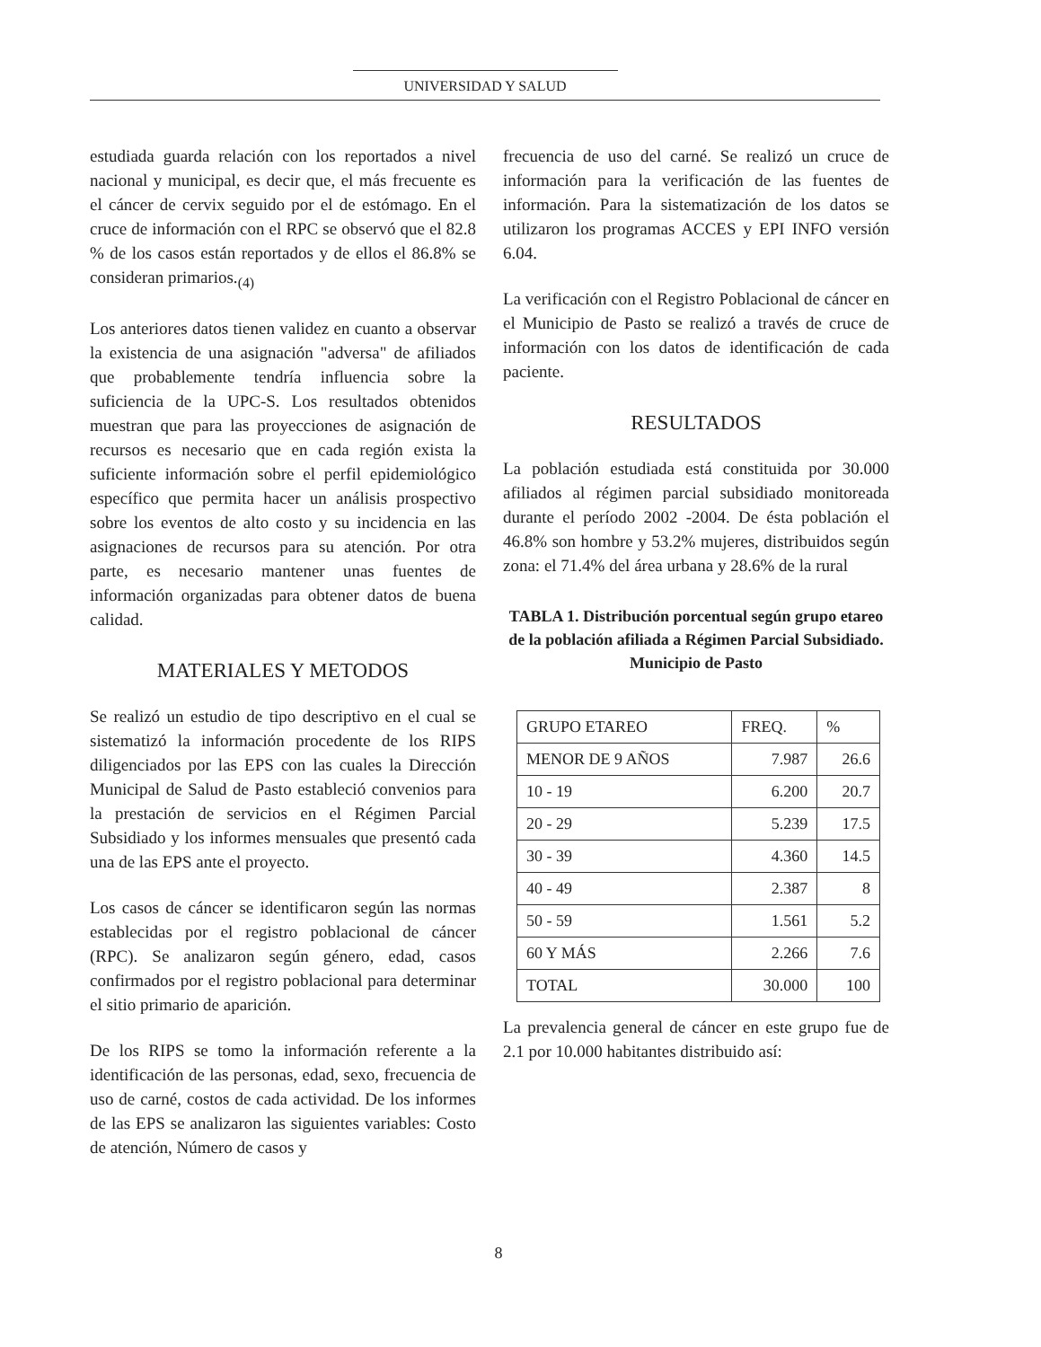UNIVERSIDAD Y SALUD
estudiada guarda relación con los reportados a nivel nacional y municipal, es decir que, el más frecuente es el cáncer de cervix seguido por el de estómago. En el cruce de información con el RPC se observó que el 82.8 % de los casos están reportados y de ellos el 86.8% se consideran primarios.<sub>(4)</sub>
Los anteriores datos tienen validez en cuanto a observar la existencia de una asignación "adversa" de afiliados que probablemente tendría influencia sobre la suficiencia de la UPC-S. Los resultados obtenidos muestran que para las proyecciones de asignación de recursos es necesario que en cada región exista la suficiente información sobre el perfil epidemiológico específico que permita hacer un análisis prospectivo sobre los eventos de alto costo y su incidencia en las asignaciones de recursos para su atención. Por otra parte, es necesario mantener unas fuentes de información organizadas para obtener datos de buena calidad.
MATERIALES Y METODOS
Se realizó un estudio de tipo descriptivo en el cual se sistematizó la información procedente de los RIPS diligenciados por las EPS con las cuales la Dirección Municipal de Salud de Pasto estableció convenios para la prestación de servicios en el Régimen Parcial Subsidiado y los informes mensuales que presentó cada una de las EPS ante el proyecto.
Los casos de cáncer se identificaron según las normas establecidas por el registro poblacional de cáncer (RPC). Se analizaron según género, edad, casos confirmados por el registro poblacional para determinar el sitio primario de aparición.
De los RIPS se tomo la información referente a la identificación de las personas, edad, sexo, frecuencia de uso de carné, costos de cada actividad. De los informes de las EPS se analizaron las siguientes variables: Costo de atención, Número de casos y
frecuencia de uso del carné. Se realizó un cruce de información para la verificación de las fuentes de información. Para la sistematización de los datos se utilizaron los programas ACCES y EPI INFO versión 6.04.
La verificación con el Registro Poblacional de cáncer en el Municipio de Pasto se realizó a través de cruce de información con los datos de identificación de cada paciente.
RESULTADOS
La población estudiada está constituida por 30.000 afiliados al régimen parcial subsidiado monitoreada durante el período 2002 -2004. De ésta población el 46.8% son hombre y 53.2% mujeres, distribuidos según zona: el 71.4% del área urbana y 28.6% de la rural
TABLA 1. Distribución porcentual según grupo etareo de la población afiliada a Régimen Parcial Subsidiado. Municipio de Pasto
| GRUPO ETAREO | FREQ. | % |
| --- | --- | --- |
| MENOR DE 9 AÑOS | 7.987 | 26.6 |
| 10 - 19 | 6.200 | 20.7 |
| 20 - 29 | 5.239 | 17.5 |
| 30 - 39 | 4.360 | 14.5 |
| 40 - 49 | 2.387 | 8 |
| 50 - 59 | 1.561 | 5.2 |
| 60 Y MÁS | 2.266 | 7.6 |
| TOTAL | 30.000 | 100 |
La prevalencia general de cáncer en este grupo fue de 2.1 por 10.000 habitantes distribuido así:
8